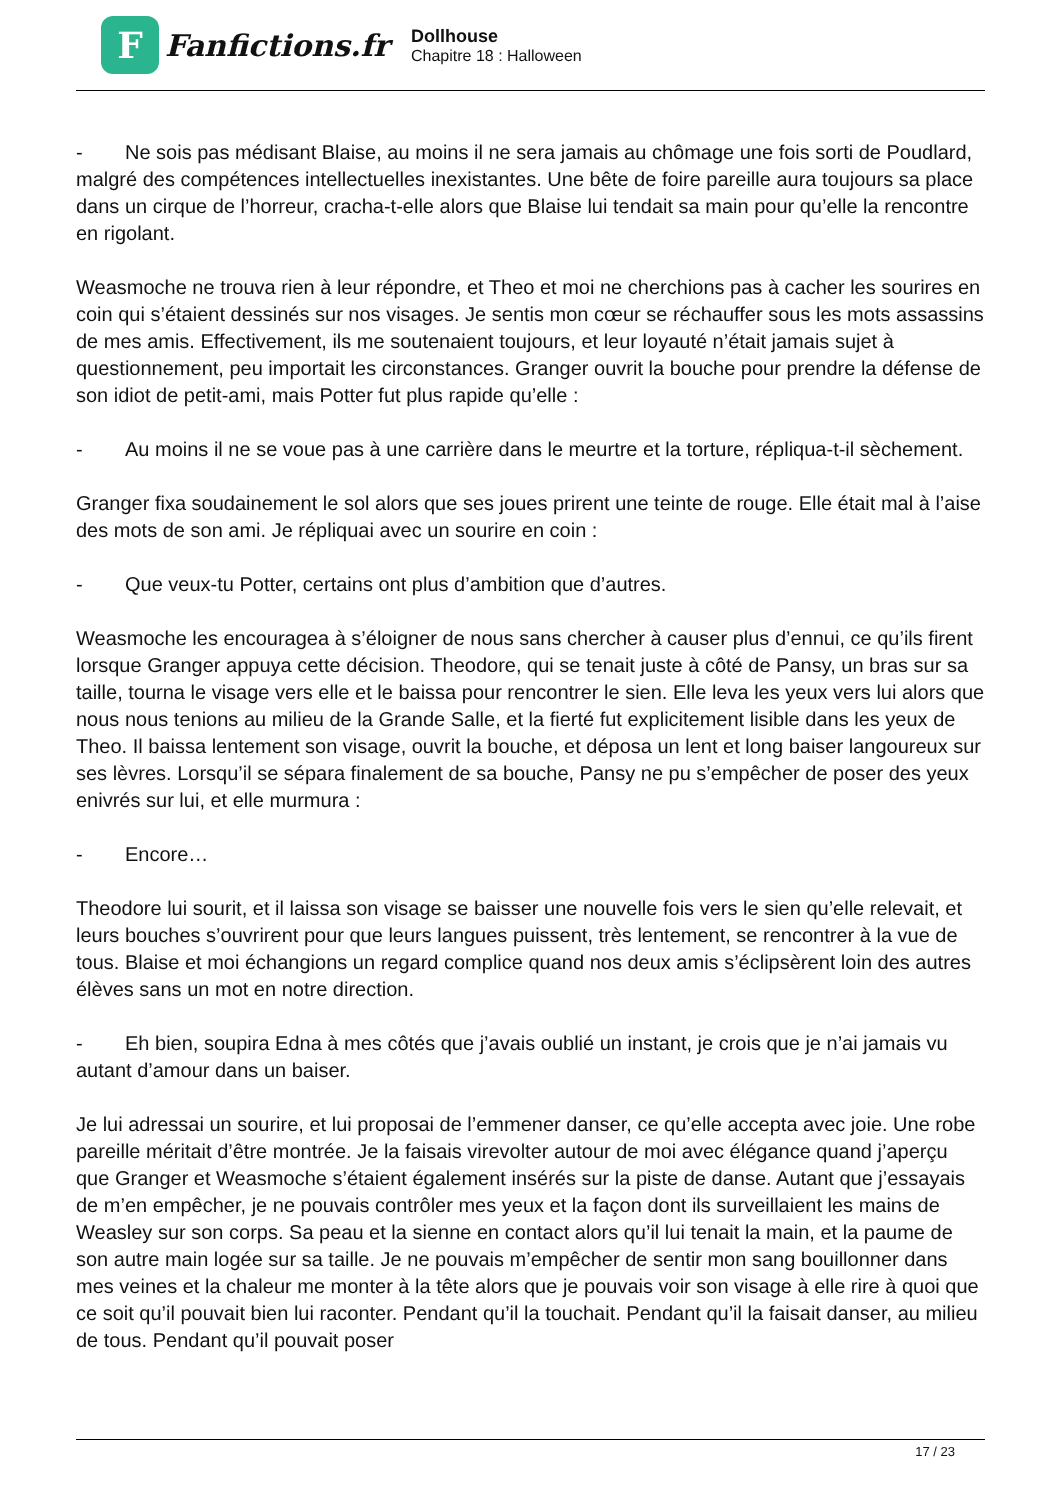F
Fanfictions.fr
Dollhouse
Chapitre 18 : Halloween
- Ne sois pas médisant Blaise, au moins il ne sera jamais au chômage une fois sorti de Poudlard, malgré des compétences intellectuelles inexistantes. Une bête de foire pareille aura toujours sa place dans un cirque de l’horreur, cracha-t-elle alors que Blaise lui tendait sa main pour qu’elle la rencontre en rigolant.
Weasmoche ne trouva rien à leur répondre, et Theo et moi ne cherchions pas à cacher les sourires en coin qui s’étaient dessinés sur nos visages. Je sentis mon cœur se réchauffer sous les mots assassins de mes amis. Effectivement, ils me soutenaient toujours, et leur loyauté n’était jamais sujet à questionnement, peu importait les circonstances. Granger ouvrit la bouche pour prendre la défense de son idiot de petit-ami, mais Potter fut plus rapide qu’elle :
- Au moins il ne se voue pas à une carrière dans le meurtre et la torture, répliqua-t-il sèchement.
Granger fixa soudainement le sol alors que ses joues prirent une teinte de rouge. Elle était mal à l’aise des mots de son ami. Je répliquai avec un sourire en coin :
- Que veux-tu Potter, certains ont plus d’ambition que d’autres.
Weasmoche les encouragea à s’éloigner de nous sans chercher à causer plus d’ennui, ce qu’ils firent lorsque Granger appuya cette décision. Theodore, qui se tenait juste à côté de Pansy, un bras sur sa taille, tourna le visage vers elle et le baissa pour rencontrer le sien. Elle leva les yeux vers lui alors que nous nous tenions au milieu de la Grande Salle, et la fierté fut explicitement lisible dans les yeux de Theo. Il baissa lentement son visage, ouvrit la bouche, et déposa un lent et long baiser langoureux sur ses lèvres. Lorsqu’il se sépara finalement de sa bouche, Pansy ne pu s’empêcher de poser des yeux enivrés sur lui, et elle murmura :
- Encore…
Theodore lui sourit, et il laissa son visage se baisser une nouvelle fois vers le sien qu’elle relevait, et leurs bouches s’ouvrirent pour que leurs langues puissent, très lentement, se rencontrer à la vue de tous. Blaise et moi échangions un regard complice quand nos deux amis s’éclipsèrent loin des autres élèves sans un mot en notre direction.
- Eh bien, soupira Edna à mes côtés que j’avais oublié un instant, je crois que je n’ai jamais vu autant d’amour dans un baiser.
Je lui adressai un sourire, et lui proposai de l’emmener danser, ce qu’elle accepta avec joie. Une robe pareille méritait d’être montrée. Je la faisais virevolter autour de moi avec élégance quand j’aperçu que Granger et Weasmoche s’étaient également insérés sur la piste de danse. Autant que j’essayais de m’en empêcher, je ne pouvais contrôler mes yeux et la façon dont ils surveillaient les mains de Weasley sur son corps. Sa peau et la sienne en contact alors qu’il lui tenait la main, et la paume de son autre main logée sur sa taille. Je ne pouvais m’empêcher de sentir mon sang bouillonner dans mes veines et la chaleur me monter à la tête alors que je pouvais voir son visage à elle rire à quoi que ce soit qu’il pouvait bien lui raconter. Pendant qu’il la touchait. Pendant qu’il la faisait danser, au milieu de tous. Pendant qu’il pouvait poser
17 / 23